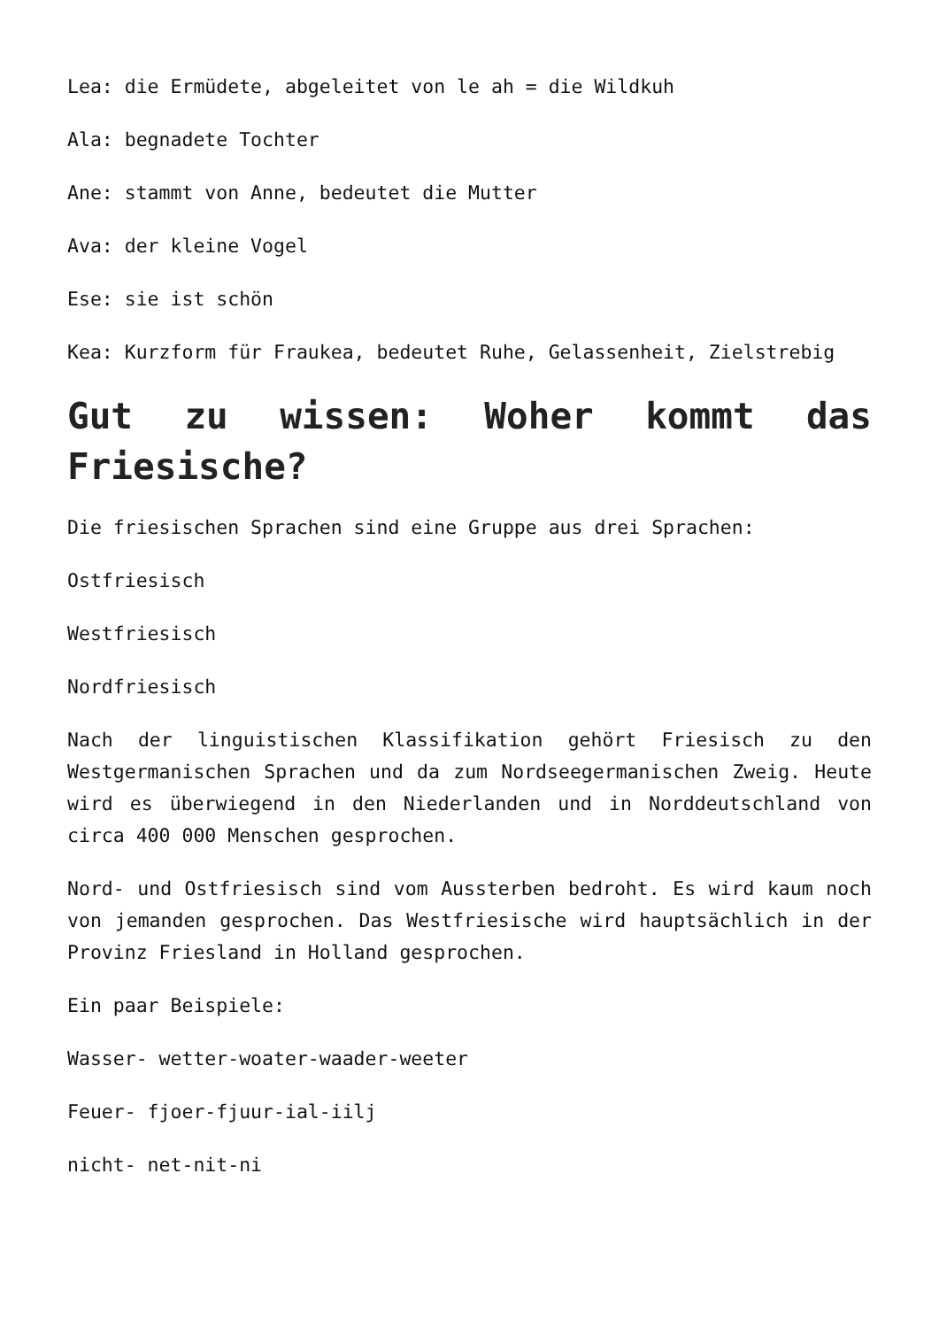Lea: die Ermüdete, abgeleitet von le ah = die Wildkuh
Ala: begnadete Tochter
Ane: stammt von Anne, bedeutet die Mutter
Ava: der kleine Vogel
Ese: sie ist schön
Kea: Kurzform für Fraukea, bedeutet Ruhe, Gelassenheit, Zielstrebig
Gut zu wissen: Woher kommt das Friesische?
Die friesischen Sprachen sind eine Gruppe aus drei Sprachen:
Ostfriesisch
Westfriesisch
Nordfriesisch
Nach der linguistischen Klassifikation gehört Friesisch zu den Westgermanischen Sprachen und da zum Nordseegermanischen Zweig. Heute wird es überwiegend in den Niederlanden und in Norddeutschland von circa 400 000 Menschen gesprochen.
Nord- und Ostfriesisch sind vom Aussterben bedroht. Es wird kaum noch von jemanden gesprochen. Das Westfriesische wird hauptsächlich in der Provinz Friesland in Holland gesprochen.
Ein paar Beispiele:
Wasser- wetter-woater-waader-weeter
Feuer- fjoer-fjuur-ial-iilj
nicht- net-nit-ni